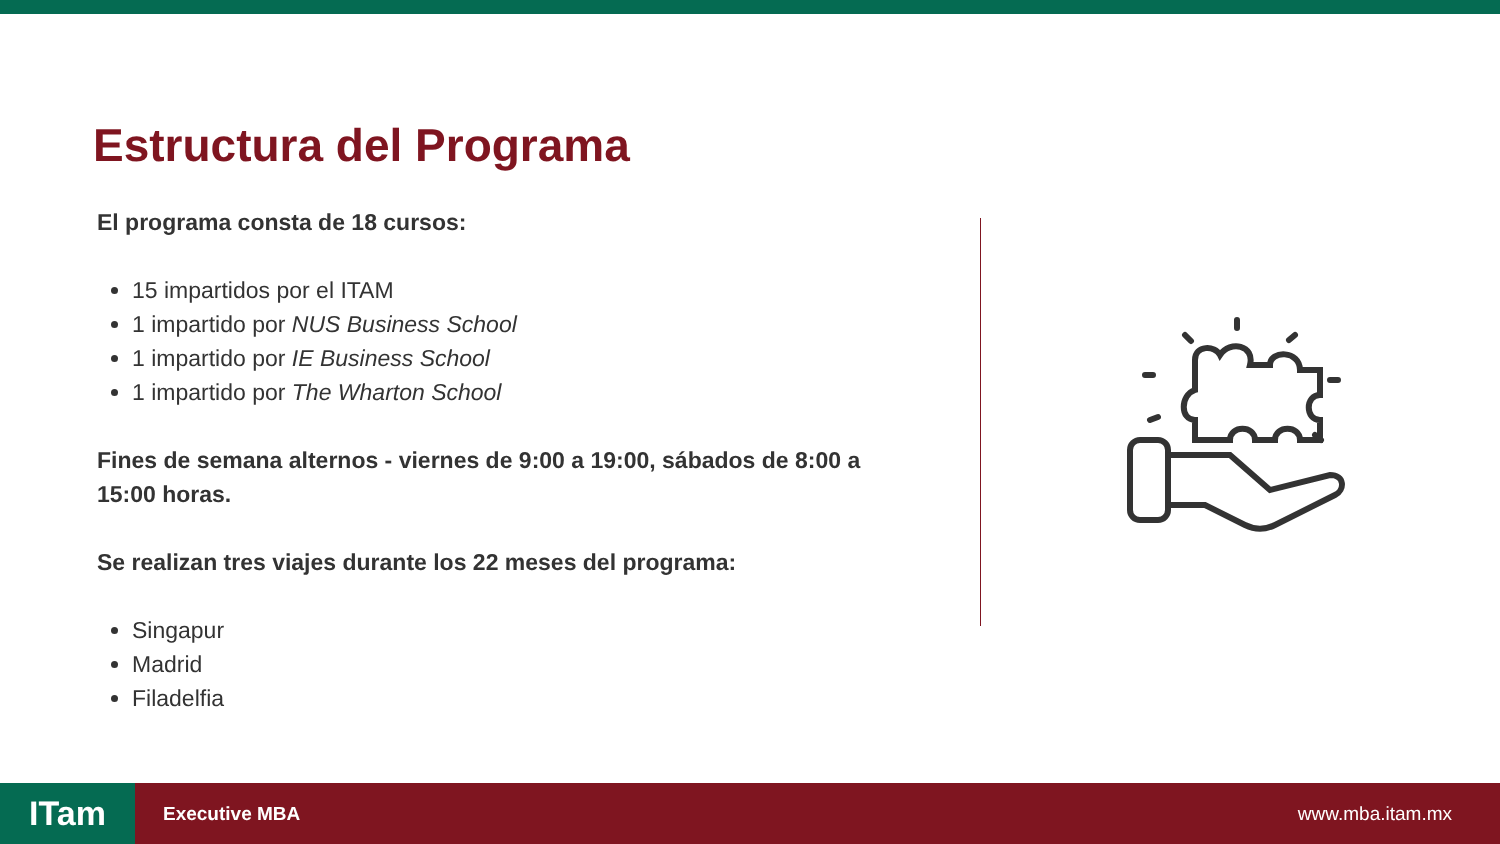Estructura del Programa
El programa consta de 18 cursos:
15 impartidos por el ITAM
1 impartido por NUS Business School
1 impartido por IE Business School
1 impartido por The Wharton School
Fines de semana alternos - viernes de 9:00 a 19:00, sábados de 8:00 a 15:00 horas.
Se realizan tres viajes durante los 22 meses del programa:
Singapur
Madrid
Filadelfia
ITam
Executive MBA www.mba.itam.mx